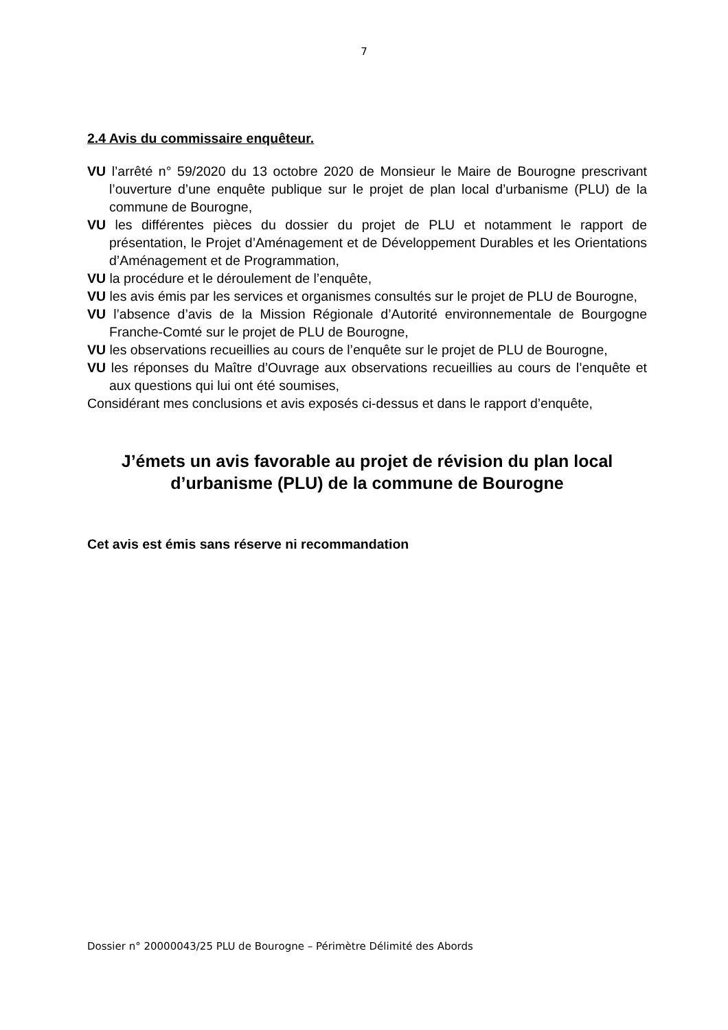7
2.4 Avis du commissaire enquêteur.
VU l’arrêté n° 59/2020 du 13 octobre 2020 de Monsieur le Maire de Bourogne prescrivant l’ouverture d’une enquête publique sur le projet de plan local d’urbanisme (PLU) de la commune de Bourogne,
VU les différentes pièces du dossier du projet de PLU et notamment le rapport de présentation, le Projet d’Aménagement et de Développement Durables et les Orientations d’Aménagement et de Programmation,
VU la procédure et le déroulement de l’enquête,
VU les avis émis par les services et organismes consultés sur le projet de PLU de Bourogne,
VU l’absence d’avis de la Mission Régionale d’Autorité environnementale de Bourgogne Franche-Comté sur le projet de PLU de Bourogne,
VU les observations recueillies au cours de l’enquête sur le projet de PLU de Bourogne,
VU les réponses du Maître d’Ouvrage aux observations recueillies au cours de l’enquête et aux questions qui lui ont été soumises,
Considérant mes conclusions et avis exposés ci-dessus et dans le rapport d’enquête,
J’émets un avis favorable au projet de révision du plan local
d’urbanisme (PLU) de la commune de Bourogne
Cet avis est émis sans réserve ni recommandation
Dossier n° 20000043/25 PLU de Bourogne – Périmètre Délimité des Abords